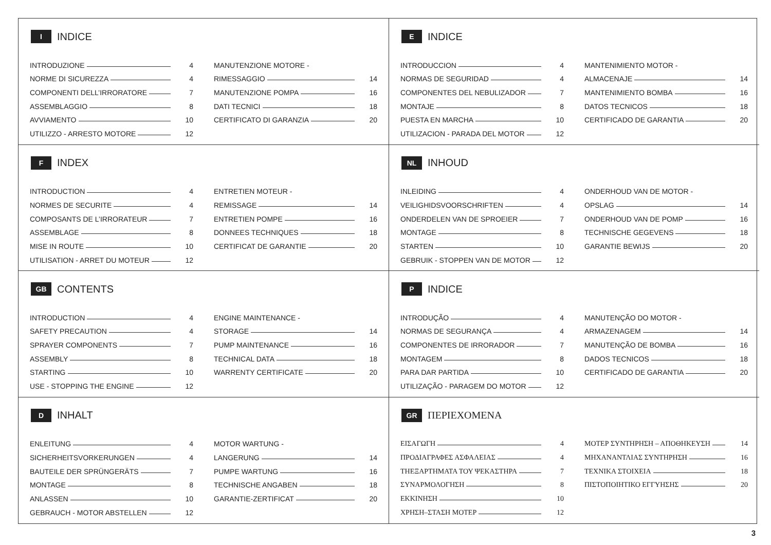I INDICE
INTRODUZIONE 4
NORME DI SICUREZZA 4
COMPONENTI DELL’IRRORATORE 7
ASSEMBLAGGIO 8
AVVIAMENTO 10
UTILIZZO - ARRESTO MOTORE 12
MANUTENZIONE MOTORE -
RIMESSAGGIO 14
MANUTENZIONE POMPA 16
DATI TECNICI 18
CERTIFICATO DI GARANZIA 20
E INDICE
INTRODUCCION 4
NORMAS DE SEGURIDAD 4
COMPONENTES DEL NEBULIZADOR 7
MONTAJE 8
PUESTA EN MARCHA 10
UTILIZACION - PARADA DEL MOTOR 12
MANTENIMIENTO MOTOR -
ALMACENAJE 14
MANTENIMIENTO BOMBA 16
DATOS TECNICOS 18
CERTIFICADO DE GARANTIA 20
F INDEX
INTRODUCTION 4
NORMES DE SECURITE 4
COMPOSANTS DE L’IRRORATEUR 7
ASSEMBLAGE 8
MISE IN ROUTE 10
UTILISATION - ARRET DU MOTEUR 12
ENTRETIEN MOTEUR -
REMISSAGE 14
ENTRETIEN POMPE 16
DONNEES TECHNIQUES 18
CERTIFICAT DE GARANTIE 20
NL INHOUD
INLEIDING 4
VEILIGHIDSVOORSCHRIFTEN 4
ONDERDELEN VAN DE SPROEIER 7
MONTAGE 8
STARTEN 10
GEBRUIK - STOPPEN VAN DE MOTOR 12
ONDERHOUD VAN DE MOTOR -
OPSLAG 14
ONDERHOUD VAN DE POMP 16
TECHNISCHE GEGEVENS 18
GARANTIE BEWIJS 20
GB CONTENTS
INTRODUCTION 4
SAFETY PRECAUTION 4
SPRAYER COMPONENTS 7
ASSEMBLY 8
STARTING 10
USE - STOPPING THE ENGINE 12
ENGINE MAINTENANCE -
STORAGE 14
PUMP MAINTENANCE 16
TECHNICAL DATA 18
WARRENTY CERTIFICATE 20
P INDICE
INTRODUÇÃO 4
NORMAS DE SEGURANÇA 4
COMPONENTES DE IRRORADOR 7
MONTAGEM 8
PARA DAR PARTIDA 10
UTILIZAÇÃO - PARAGEM DO MOTOR 12
MANUTENÇÃO DO MOTOR -
ARMAZENAGEM 14
MANUTENÇÃO DE BOMBA 16
DADOS TECNICOS 18
CERTIFICADO DE GARANTIA 20
D INHALT
ENLEITUNG 4
SICHERHEITSVORKERUNGEN 4
BAUTEILE DER SPRÜNGERÄTS 7
MONTAGE 8
ANLASSEN 10
GEBRAUCH - MOTOR ABSTELLEN 12
MOTOR WARTUNG -
LANGERUNG 14
PUMPE WARTUNG 16
TECHNISCHE ANGABEN 18
GARANTIE-ZERTIFICAT 20
GR ΠΕΡΙΕΧΟΜΕΝΑ
ΕΙΣΑΓΩΓΗ 4
ΠΡΟΔΙΑΓΡΑΦΕΣ ΑΣΦΑΛΕΙΑΣ 4
ΤΗΕΞΑΡΤΗΜΑΤΑ ΤΟΥ ΨΕΚΑΣΤΗΡΑ 7
ΣΥΝΑΡΜΟΛΟΓΗΣΗ 8
ΕΚΚΙΝΗΣΗ 10
ΧΡΗΣΗ–ΣΤΑΣΗ ΜΟΤΕΡ 12
ΜΟΤΕΡ ΣΥΝΤΗΡΗΣΗ – ΑΠΟΘΗΚΕΥΣΗ 14
ΜΗΧΑΝΑΝΤΛΙΑΣ ΣΥΝΤΗΡΗΣΗ 16
ΤΕΧΝΙΚΑ ΣΤΟΙΧΕΙΑ 18
ΠΙΣΤΟΠΟΙΗΤΙΚΟ ΕΓΓΥΗΣΗΣ 20
3